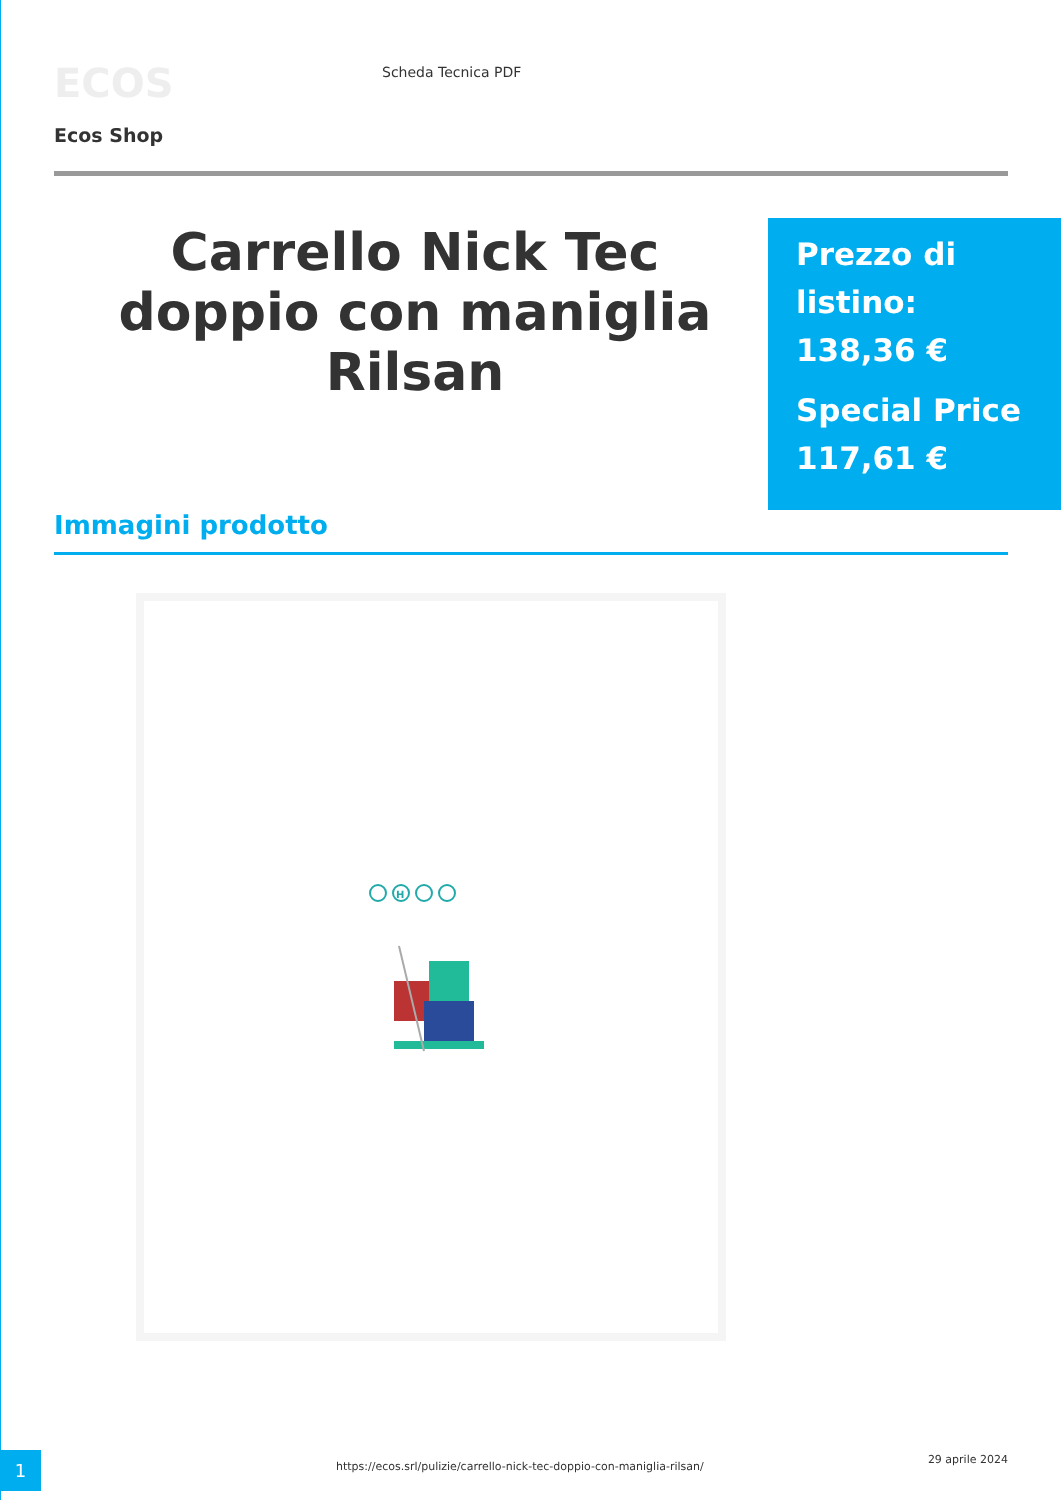ECOS Scheda Tecnica PDF
Ecos Shop
Carrello Nick Tec doppio con maniglia Rilsan
Prezzo di listino:
138,36 €
Special Price
117,61 €
Immagini prodotto
H
1
https://ecos.srl/pulizie/carrello-nick-tec-doppio-con-maniglia-rilsan/
29 aprile 2024